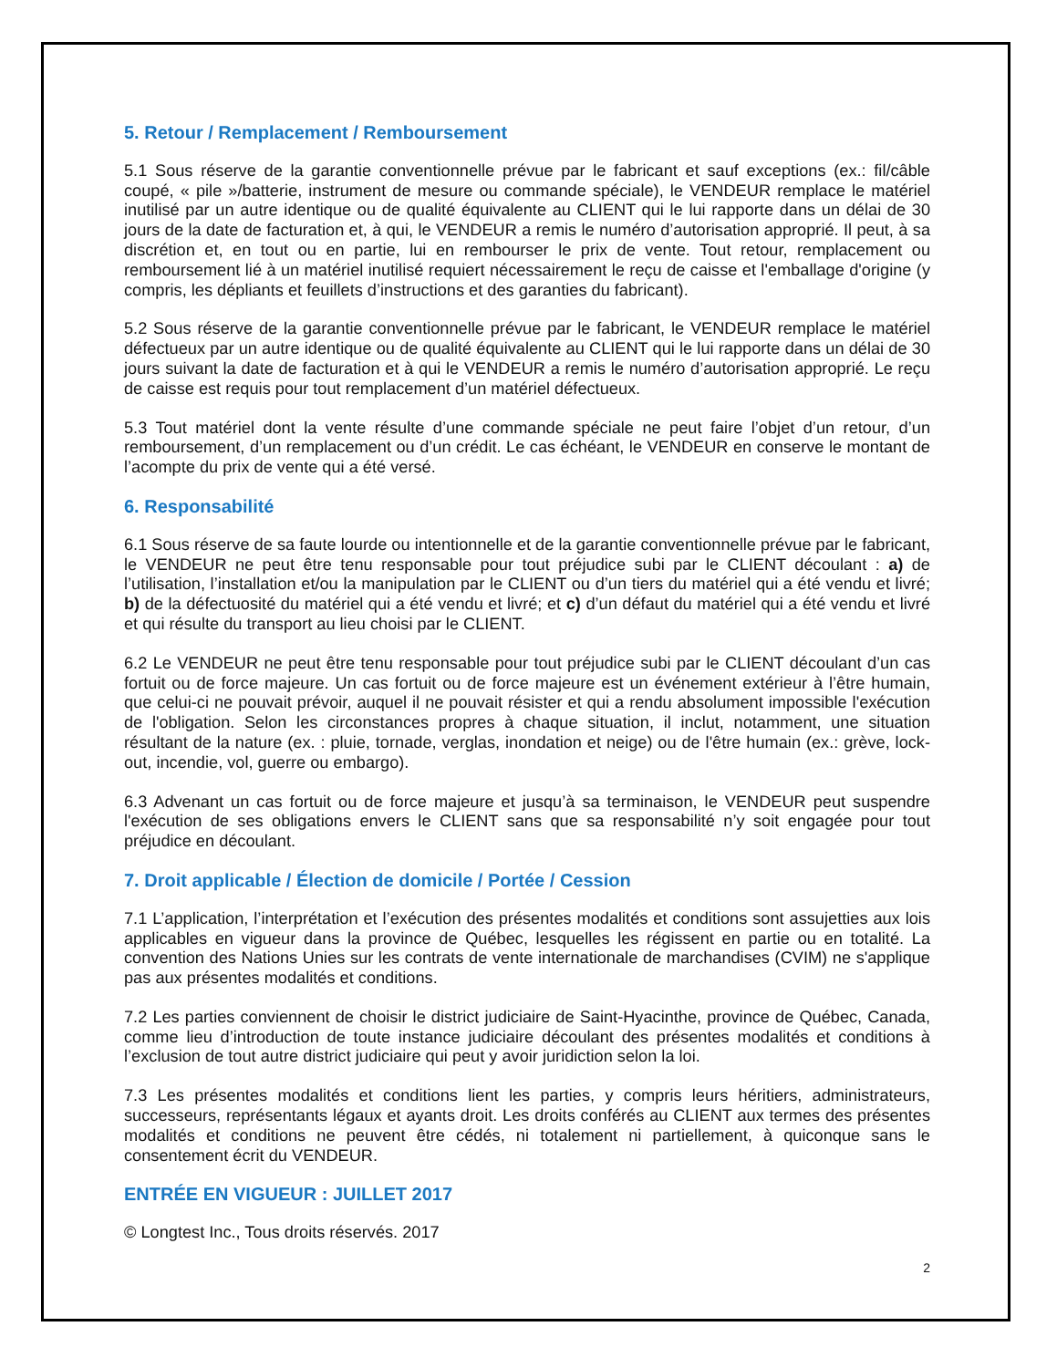5. Retour / Remplacement / Remboursement
5.1 Sous réserve de la garantie conventionnelle prévue par le fabricant et sauf exceptions (ex.: fil/câble coupé, « pile »/batterie, instrument de mesure ou commande spéciale), le VENDEUR remplace le matériel inutilisé par un autre identique ou de qualité équivalente au CLIENT qui le lui rapporte dans un délai de 30 jours de la date de facturation et, à qui, le VENDEUR a remis le numéro d’autorisation approprié. Il peut, à sa discrétion et, en tout ou en partie, lui en rembourser le prix de vente. Tout retour, remplacement ou remboursement lié à un matériel inutilisé requiert nécessairement le reçu de caisse et l'emballage d'origine (y compris, les dépliants et feuillets d’instructions et des garanties du fabricant).
5.2 Sous réserve de la garantie conventionnelle prévue par le fabricant, le VENDEUR remplace le matériel défectueux par un autre identique ou de qualité équivalente au CLIENT qui le lui rapporte dans un délai de 30 jours suivant la date de facturation et à qui le VENDEUR a remis le numéro d’autorisation approprié. Le reçu de caisse est requis pour tout remplacement d’un matériel défectueux.
5.3 Tout matériel dont la vente résulte d’une commande spéciale ne peut faire l’objet d’un retour, d’un remboursement, d’un remplacement ou d’un crédit. Le cas échéant, le VENDEUR en conserve le montant de l’acompte du prix de vente qui a été versé.
6. Responsabilité
6.1 Sous réserve de sa faute lourde ou intentionnelle et de la garantie conventionnelle prévue par le fabricant, le VENDEUR ne peut être tenu responsable pour tout préjudice subi par le CLIENT découlant : a) de l’utilisation, l’installation et/ou la manipulation par le CLIENT ou d’un tiers du matériel qui a été vendu et livré; b) de la défectuosité du matériel qui a été vendu et livré; et c) d’un défaut du matériel qui a été vendu et livré et qui résulte du transport au lieu choisi par le CLIENT.
6.2 Le VENDEUR ne peut être tenu responsable pour tout préjudice subi par le CLIENT découlant d’un cas fortuit ou de force majeure. Un cas fortuit ou de force majeure est un événement extérieur à l’être humain, que celui-ci ne pouvait prévoir, auquel il ne pouvait résister et qui a rendu absolument impossible l'exécution de l'obligation. Selon les circonstances propres à chaque situation, il inclut, notamment, une situation résultant de la nature (ex. : pluie, tornade, verglas, inondation et neige) ou de l'être humain (ex.: grève, lock-out, incendie, vol, guerre ou embargo).
6.3 Advenant un cas fortuit ou de force majeure et jusqu’à sa terminaison, le VENDEUR peut suspendre l'exécution de ses obligations envers le CLIENT sans que sa responsabilité n’y soit engagée pour tout préjudice en découlant.
7. Droit applicable / Élection de domicile / Portée / Cession
7.1 L’application, l’interprétation et l’exécution des présentes modalités et conditions sont assujetties aux lois applicables en vigueur dans la province de Québec, lesquelles les régissent en partie ou en totalité. La convention des Nations Unies sur les contrats de vente internationale de marchandises (CVIM) ne s'applique pas aux présentes modalités et conditions.
7.2 Les parties conviennent de choisir le district judiciaire de Saint-Hyacinthe, province de Québec, Canada, comme lieu d’introduction de toute instance judiciaire découlant des présentes modalités et conditions à l’exclusion de tout autre district judiciaire qui peut y avoir juridiction selon la loi.
7.3 Les présentes modalités et conditions lient les parties, y compris leurs héritiers, administrateurs, successeurs, représentants légaux et ayants droit. Les droits conférés au CLIENT aux termes des présentes modalités et conditions ne peuvent être cédés, ni totalement ni partiellement, à quiconque sans le consentement écrit du VENDEUR.
ENTRÉE EN VIGUEUR : JUILLET 2017
© Longtest Inc., Tous droits réservés. 2017
2